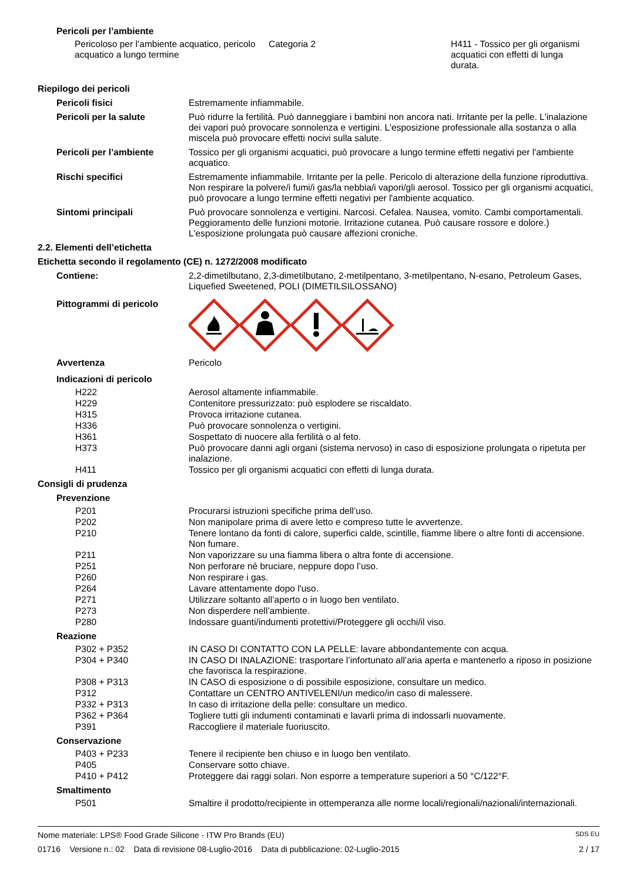Pericoli per l’ambiente
Pericoloso per l’ambiente acquatico, pericolo acquatico a lungo termine
Categoria 2 H411 - Tossico per gli organismi acquatici con effetti di lunga durata.
Riepilogo dei pericoli
Pericoli fisici
Estremamente infiammabile.
Pericoli per la salute
Può ridurre la fertilità. Può danneggiare i bambini non ancora nati. Irritante per la pelle. L'inalazione dei vapori può provocare sonnolenza e vertigini. L'esposizione professionale alla sostanza o alla miscela può provocare effetti nocivi sulla salute.
Pericoli per l’ambiente
Tossico per gli organismi acquatici, può provocare a lungo termine effetti negativi per l'ambiente acquatico.
Rischi specifici
Estremamente infiammabile. Irritante per la pelle. Pericolo di alterazione della funzione riproduttiva. Non respirare la polvere/i fumi/i gas/la nebbia/i vapori/gli aerosol. Tossico per gli organismi acquatici, può provocare a lungo termine effetti negativi per l'ambiente acquatico.
Sintomi principali
Può provocare sonnolenza e vertigini. Narcosi. Cefalea. Nausea, vomito. Cambi comportamentali. Peggioramento delle funzioni motorie. Irritazione cutanea. Può causare rossore e dolore.) L'esposizione prolungata può causare affezioni croniche.
2.2. Elementi dell’etichetta
Etichetta secondo il regolamento (CE) n. 1272/2008 modificato
Contiene:
2,2-dimetilbutano, 2,3-dimetilbutano, 2-metilpentano, 3-metilpentano, N-esano, Petroleum Gases, Liquefied Sweetened, POLI (DIMETILSILOSSANO)
Pittogrammi di pericolo
Avvertenza
Pericolo
Indicazioni di pericolo
H222
Aerosol altamente infiammabile.
H229
Contenitore pressurizzato: può esplodere se riscaldato.
H315
Provoca irritazione cutanea.
H336
Può provocare sonnolenza o vertigini.
H361
Sospettato di nuocere alla fertilità o al feto.
H373
Può provocare danni agli organi (sistema nervoso) in caso di esposizione prolungata o ripetuta per inalazione.
H411
Tossico per gli organismi acquatici con effetti di lunga durata.
Consigli di prudenza
Prevenzione
P201
Procurarsi istruzioni specifiche prima dell’uso.
P202
Non manipolare prima di avere letto e compreso tutte le avvertenze.
P210
Tenere lontano da fonti di calore, superfici calde, scintille, fiamme libere o altre fonti di accensione. Non fumare.
P211
Non vaporizzare su una fiamma libera o altra fonte di accensione.
P251
Non perforare né bruciare, neppure dopo l’uso.
P260
Non respirare i gas.
P264
Lavare attentamente dopo l'uso.
P271
Utilizzare soltanto all’aperto o in luogo ben ventilato.
P273
Non disperdere nell’ambiente.
P280
Indossare guanti/indumenti protettivi/Proteggere gli occhi/il viso.
Reazione
P302 + P352
IN CASO DI CONTATTO CON LA PELLE: lavare abbondantemente con acqua.
P304 + P340
IN CASO DI INALAZIONE: trasportare l’infortunato all’aria aperta e mantenerlo a riposo in posizione che favorisca la respirazione.
P308 + P313
IN CASO di esposizione o di possibile esposizione, consultare un medico.
P312
Contattare un CENTRO ANTIVELENI/un medico/in caso di malessere.
P332 + P313
In caso di irritazione della pelle: consultare un medico.
P362 + P364
Togliere tutti gli indumenti contaminati e lavarli prima di indossarli nuovamente.
P391
Raccogliere il materiale fuoriuscito.
Conservazione
P403 + P233
Tenere il recipiente ben chiuso e in luogo ben ventilato.
P405
Conservare sotto chiave.
P410 + P412
Proteggere dai raggi solari. Non esporre a temperature superiori a 50 °C/122°F.
Smaltimento
P501
Smaltire il prodotto/recipiente in ottemperanza alle norme locali/regionali/nazionali/internazionali.
Nome materiale: LPS® Food Grade Silicone - ITW Pro Brands (EU) SDS EU
01716 Versione n.: 02 Data di revisione 08-Luglio-2016 Data di pubblicazione: 02-Luglio-2015 2 / 17